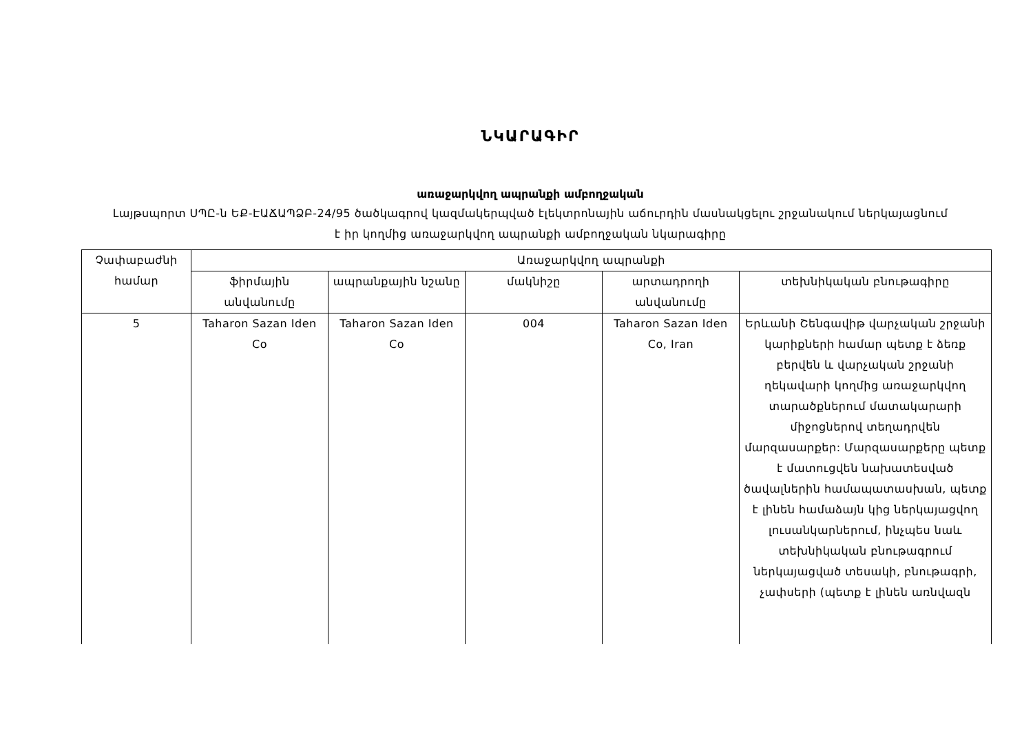ՆԿԱՐԱԳԻՐ
առաջարկվող ապրանքի ամբողջական
Լայթսպորտ ՍՊԸ-ն ԵՔ-ԷԱՃԱՊՁԲ-24/95 ծածկագրով կազմակերպված էլեկտրոնային աճուրդին մասնակցելու շրջանակում ներկայացնում է իր կողմից առաջարկվող ապրանքի ամբողջական նկարագիրը
| Չափաբաժնի համար | Առաջարկվող ապրանքի | | | | |
| --- | --- | --- | --- | --- | --- |
| | ֆիրմային անվանումը | ապրանքային նշանը | մակնիշը | արտադրողի անվանումը | տեխնիկական բնութագիրը |
| 5 | Taharon Sazan Iden Co | Taharon Sazan Iden Co | 004 | Taharon Sazan Iden Co, Iran | Երևանի Շենգավիթ վարչական շրջանի կարիքների համար պետք է ձեռք բերվեն և վարչական շրջանի ղեկավարի կողմից առաջարկվող տարածքներում մատակարարի միջոցներով տեղադրվեն մարզասարքեր: Մարզասարքերը պետք է մատուցվեն նախատեսված ծավալներին համապատասխան, պետք է լինեն համաձայն կից ներկայացվող լուսանկարներում, ինչպես նաև տեխնիկական բնութագրում ներկայացված տեսակի, բնութագրի, չափսերի (պետք է լինեն առնվազն |